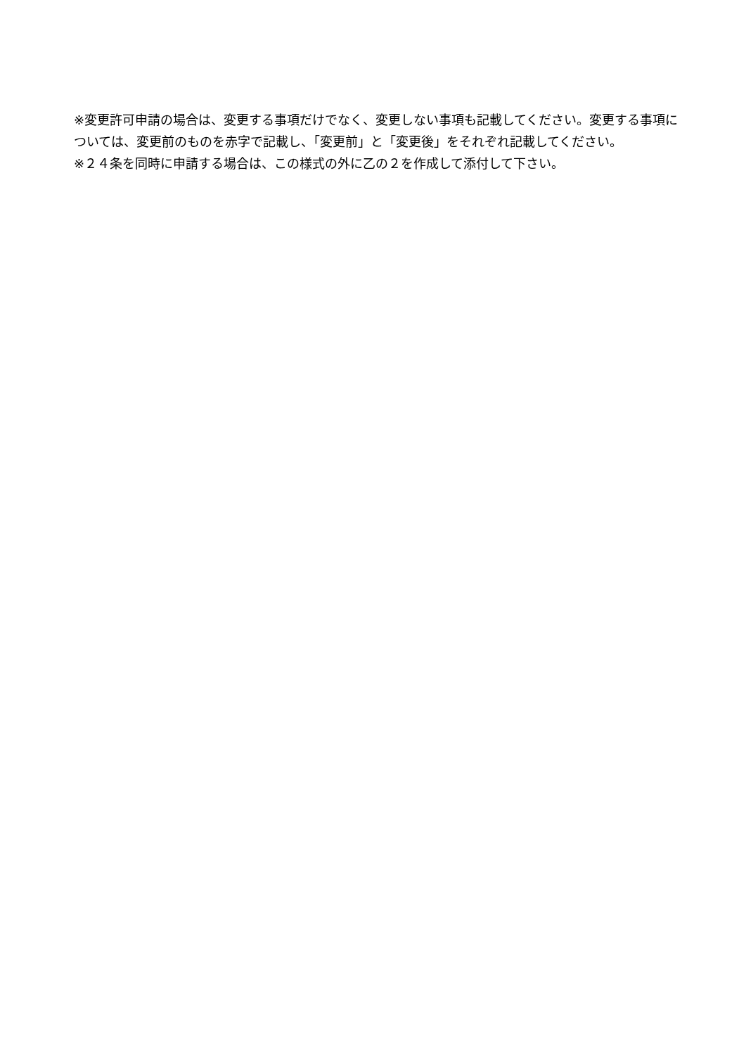※変更許可申請の場合は、変更する事項だけでなく、変更しない事項も記載してください。変更する事項については、変更前のものを赤字で記載し、「変更前」と「変更後」をそれぞれ記載してください。
※２４条を同時に申請する場合は、この様式の外に乙の２を作成して添付して下さい。